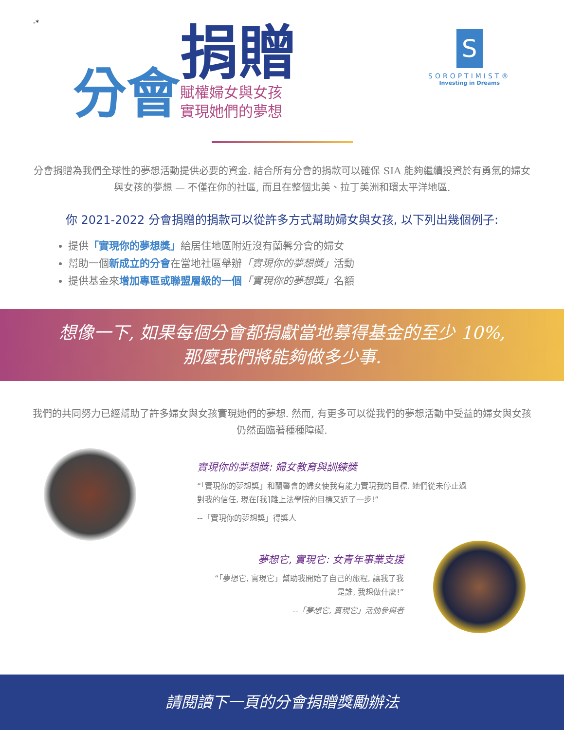-*
分會
捐贈
賦權婦女與女孩
實現她們的夢想
S
SOROPTIMIST®
Investing in Dreams
分會捐贈為我們全球性的夢想活動提供必要的資金. 結合所有分會的捐款可以確保 SIA 能夠繼續投資於有勇氣的婦女與女孩的夢想 — 不僅在你的社區, 而且在整個北美、拉丁美洲和環太平洋地區.
你 2021-2022 分會捐贈的捐款可以從許多方式幫助婦女與女孩, 以下列出幾個例子:
提供「實現你的夢想獎」給居住地區附近沒有蘭馨分會的婦女
幫助一個新成立的分會在當地社區舉辦「實現你的夢想獎」活動
提供基金來增加專區或聯盟層級的一個「實現你的夢想獎」名額
想像一下, 如果每個分會都捐獻當地募得基金的至少 10%,
那麼我們將能夠做多少事.
我們的共同努力已經幫助了許多婦女與女孩實現她們的夢想. 然而, 有更多可以從我們的夢想活動中受益的婦女與女孩仍然面臨著種種障礙.
實現你的夢想獎: 婦女教育與訓練獎
“「實現你的夢想獎」和蘭馨會的婦女使我有能力實現我的目標. 她們從未停止過對我的信任, 現在[我]離上法學院的目標又近了一步!”
--「實現你的夢想獎」得獎人
夢想它, 實現它: 女青年事業支援
“「夢想它, 實現它」幫助我開始了自己的旅程, 讓我了我是誰, 我想做什麼!”
--「夢想它, 實現它」活動參與者
請閱讀下一頁的分會捐贈獎勵辦法